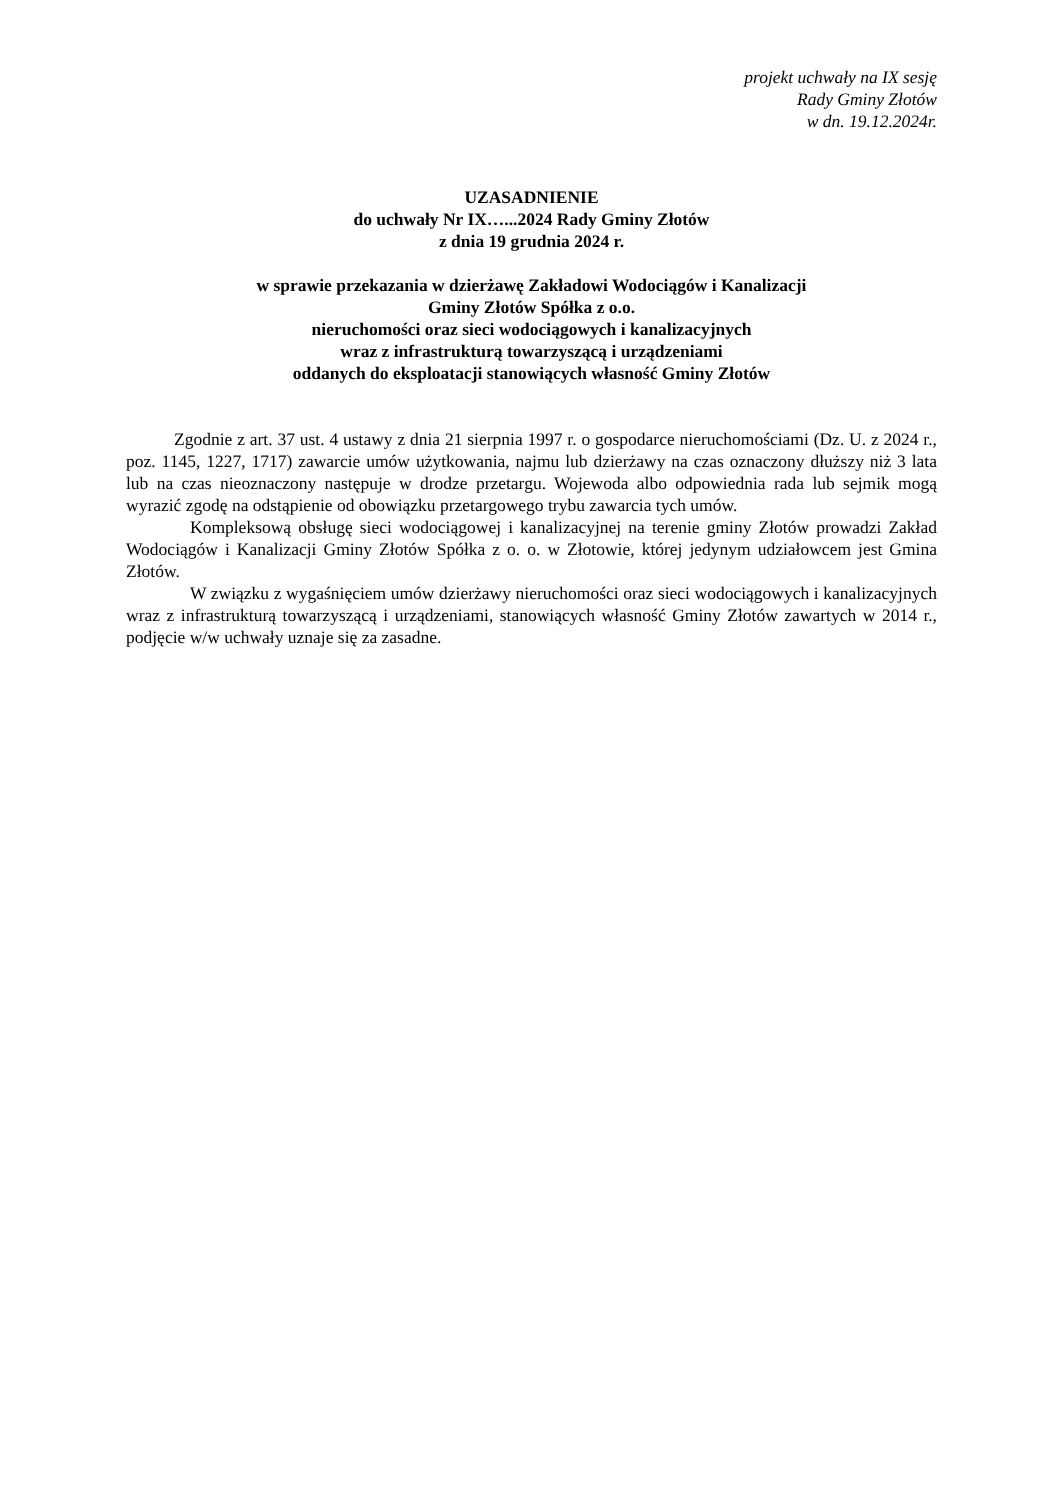projekt uchwały na IX sesję
Rady Gminy Złotów
w dn. 19.12.2024r.
UZASADNIENIE
do uchwały Nr IX…...2024 Rady Gminy Złotów
z dnia 19 grudnia 2024 r.
w sprawie przekazania w dzierżawę Zakładowi Wodociągów i Kanalizacji
Gminy Złotów Spółka z o.o.
nieruchomości oraz sieci wodociągowych i kanalizacyjnych
wraz z infrastrukturą towarzyszącą i urządzeniami
oddanych do eksploatacji stanowiących własność Gminy Złotów
Zgodnie z art. 37 ust. 4 ustawy z dnia 21 sierpnia 1997 r. o gospodarce nieruchomościami (Dz. U. z 2024 r., poz. 1145, 1227, 1717) zawarcie umów użytkowania, najmu lub dzierżawy na czas oznaczony dłuższy niż 3 lata lub na czas nieoznaczony następuje w drodze przetargu. Wojewoda albo odpowiednia rada lub sejmik mogą wyrazić zgodę na odstąpienie od obowiązku przetargowego trybu zawarcia tych umów.
Kompleksową obsługę sieci wodociągowej i kanalizacyjnej na terenie gminy Złotów prowadzi Zakład Wodociągów i Kanalizacji Gminy Złotów Spółka z o. o. w Złotowie, której jedynym udziałowcem jest Gmina Złotów.
W związku z wygaśnięciem umów dzierżawy nieruchomości oraz sieci wodociągowych i kanalizacyjnych wraz z infrastrukturą towarzyszącą i urządzeniami, stanowiących własność Gminy Złotów zawartych w 2014 r., podjęcie w/w uchwały uznaje się za zasadne.